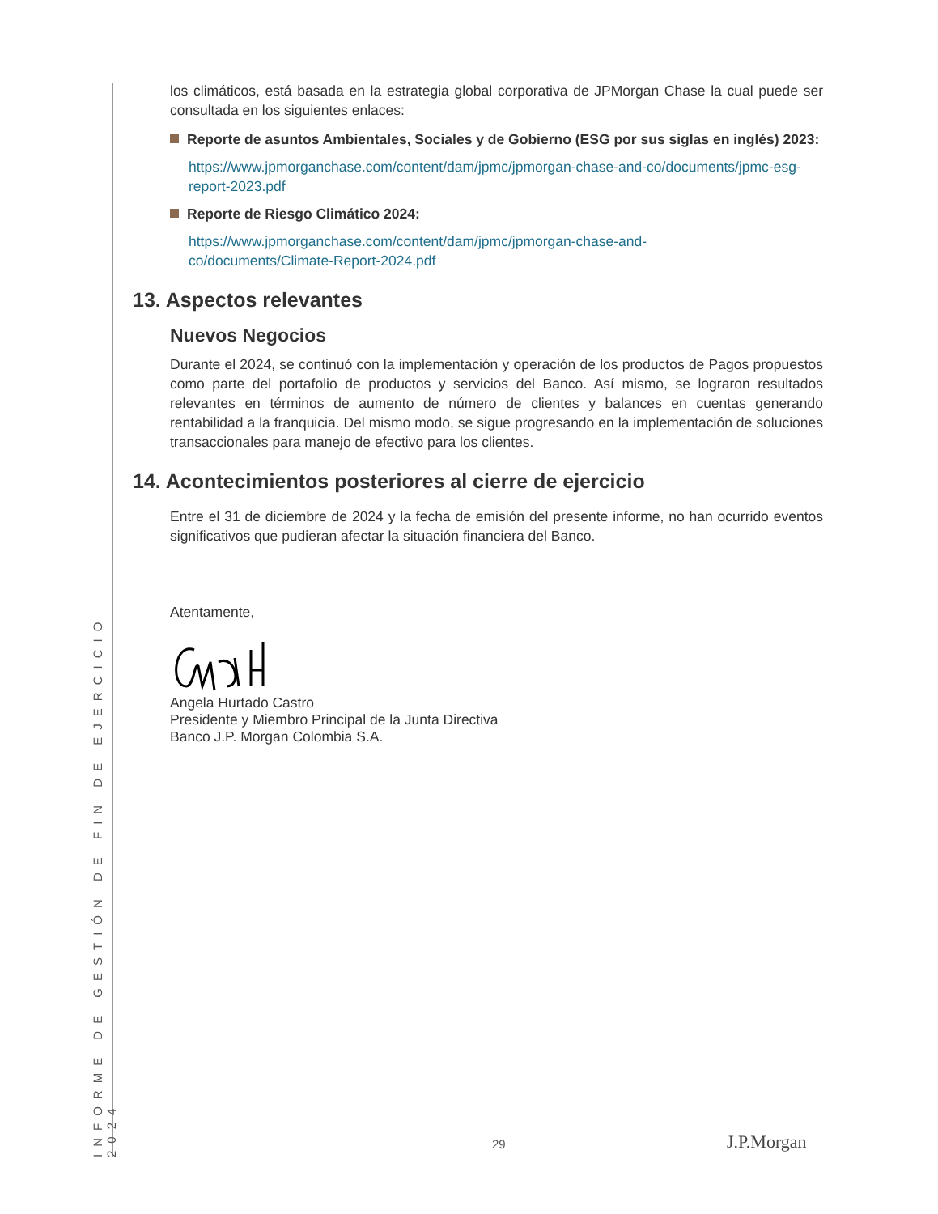INFORME DE GESTIÓN DE FIN DE EJERCICIO 2024
los climáticos, está basada en la estrategia global corporativa de JPMorgan Chase la cual puede ser consultada en los siguientes enlaces:
Reporte de asuntos Ambientales, Sociales y de Gobierno (ESG por sus siglas en inglés) 2023:
https://www.jpmorganchase.com/content/dam/jpmc/jpmorgan-chase-and-co/documents/jpmc-esg-report-2023.pdf
Reporte de Riesgo Climático 2024:
https://www.jpmorganchase.com/content/dam/jpmc/jpmorgan-chase-and-
co/documents/Climate-Report-2024.pdf
13. Aspectos relevantes
Nuevos Negocios
Durante el 2024, se continuó con la implementación y operación de los productos de Pagos propuestos como parte del portafolio de productos y servicios del Banco. Así mismo, se lograron resultados relevantes en términos de aumento de número de clientes y balances en cuentas generando rentabilidad a la franquicia. Del mismo modo, se sigue progresando en la implementación de soluciones transaccionales para manejo de efectivo para los clientes.
14. Acontecimientos posteriores al cierre de ejercicio
Entre el 31 de diciembre de 2024 y la fecha de emisión del presente informe, no han ocurrido eventos significativos que pudieran afectar la situación financiera del Banco.
Atentamente,
Angela Hurtado Castro
Presidente y Miembro Principal de la Junta Directiva
Banco J.P. Morgan Colombia S.A.
29 J.P.Morgan